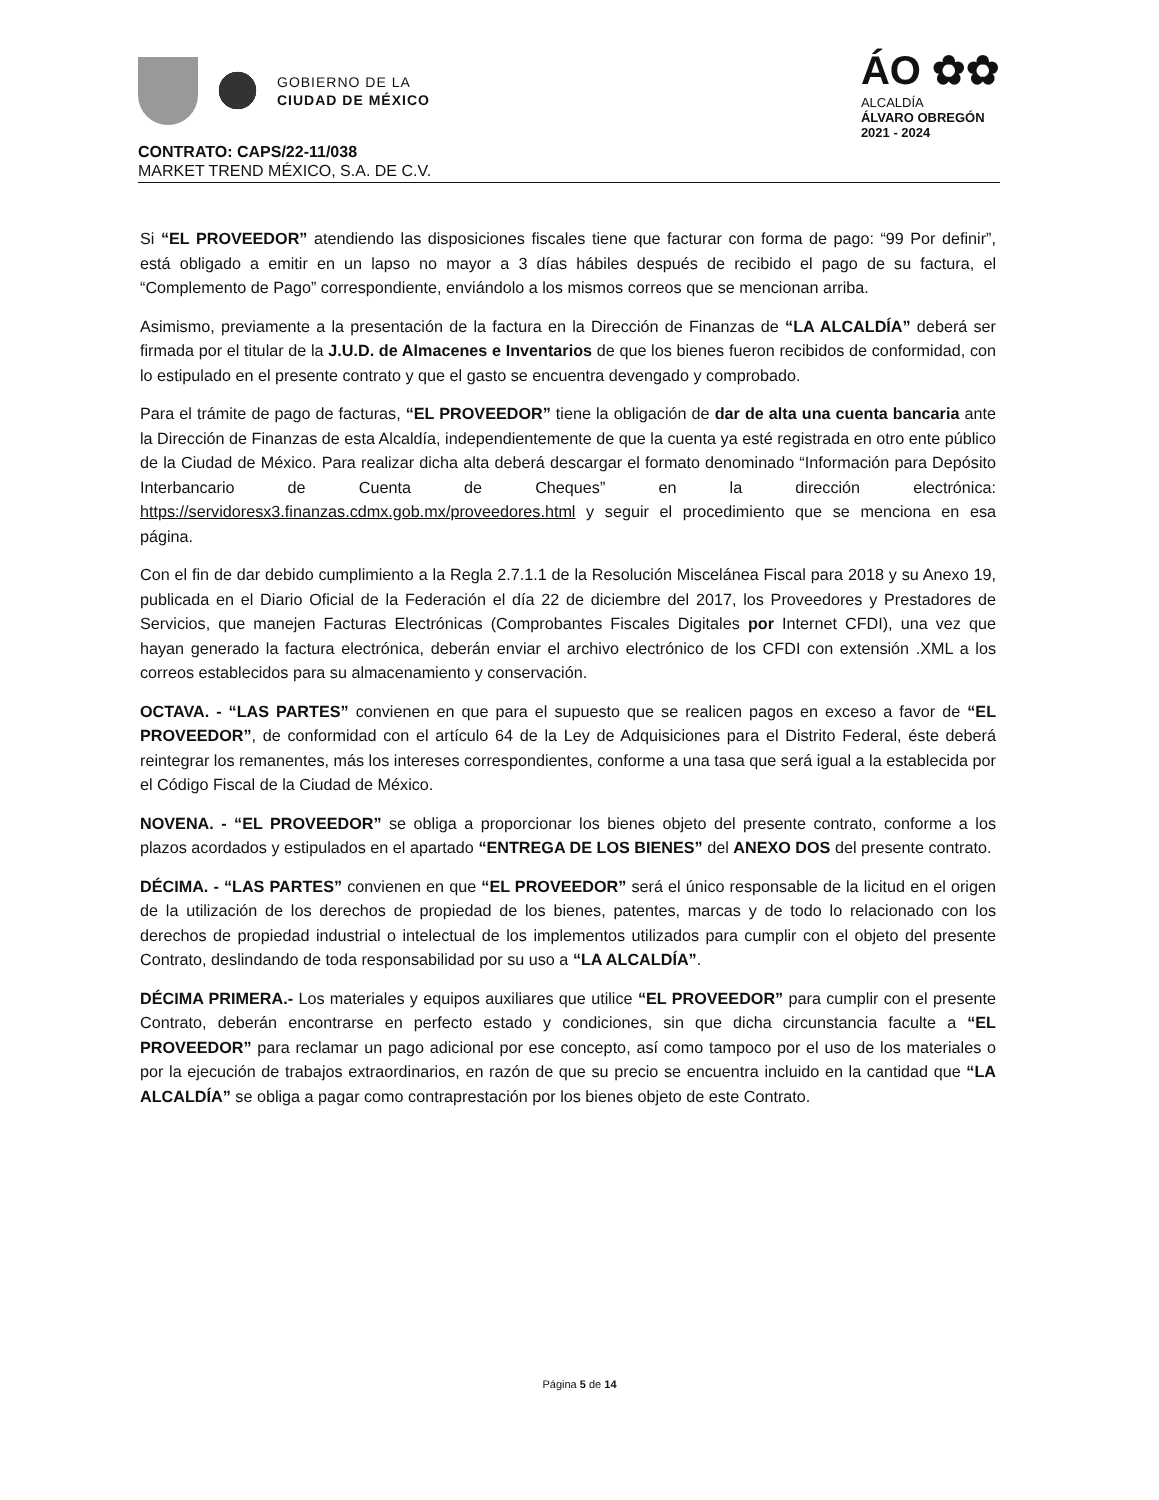GOBIERNO DE LA
CIUDAD DE MÉXICO
ÁO ✿✿
ALCALDÍA
ÁLVARO OBREGÓN
2021 - 2024
CONTRATO: CAPS/22-11/038
MARKET TREND MÉXICO, S.A. DE C.V.
Si “EL PROVEEDOR” atendiendo las disposiciones fiscales tiene que facturar con forma de pago: “99 Por definir”, está obligado a emitir en un lapso no mayor a 3 días hábiles después de recibido el pago de su factura, el “Complemento de Pago” correspondiente, enviándolo a los mismos correos que se mencionan arriba.
Asimismo, previamente a la presentación de la factura en la Dirección de Finanzas de “LA ALCALDÍA” deberá ser firmada por el titular de la J.U.D. de Almacenes e Inventarios de que los bienes fueron recibidos de conformidad, con lo estipulado en el presente contrato y que el gasto se encuentra devengado y comprobado.
Para el trámite de pago de facturas, “EL PROVEEDOR” tiene la obligación de dar de alta una cuenta bancaria ante la Dirección de Finanzas de esta Alcaldía, independientemente de que la cuenta ya esté registrada en otro ente público de la Ciudad de México. Para realizar dicha alta deberá descargar el formato denominado “Información para Depósito Interbancario de Cuenta de Cheques” en la dirección electrónica: https://servidoresx3.finanzas.cdmx.gob.mx/proveedores.html y seguir el procedimiento que se menciona en esa página.
Con el fin de dar debido cumplimiento a la Regla 2.7.1.1 de la Resolución Miscelánea Fiscal para 2018 y su Anexo 19, publicada en el Diario Oficial de la Federación el día 22 de diciembre del 2017, los Proveedores y Prestadores de Servicios, que manejen Facturas Electrónicas (Comprobantes Fiscales Digitales por Internet CFDI), una vez que hayan generado la factura electrónica, deberán enviar el archivo electrónico de los CFDI con extensión .XML a los correos establecidos para su almacenamiento y conservación.
OCTAVA. - “LAS PARTES” convienen en que para el supuesto que se realicen pagos en exceso a favor de “EL PROVEEDOR”, de conformidad con el artículo 64 de la Ley de Adquisiciones para el Distrito Federal, éste deberá reintegrar los remanentes, más los intereses correspondientes, conforme a una tasa que será igual a la establecida por el Código Fiscal de la Ciudad de México.
NOVENA. - “EL PROVEEDOR” se obliga a proporcionar los bienes objeto del presente contrato, conforme a los plazos acordados y estipulados en el apartado “ENTREGA DE LOS BIENES” del ANEXO DOS del presente contrato.
DÉCIMA. - “LAS PARTES” convienen en que “EL PROVEEDOR” será el único responsable de la licitud en el origen de la utilización de los derechos de propiedad de los bienes, patentes, marcas y de todo lo relacionado con los derechos de propiedad industrial o intelectual de los implementos utilizados para cumplir con el objeto del presente Contrato, deslindando de toda responsabilidad por su uso a “LA ALCALDÍA”.
DÉCIMA PRIMERA.- Los materiales y equipos auxiliares que utilice “EL PROVEEDOR” para cumplir con el presente Contrato, deberán encontrarse en perfecto estado y condiciones, sin que dicha circunstancia faculte a “EL PROVEEDOR” para reclamar un pago adicional por ese concepto, así como tampoco por el uso de los materiales o por la ejecución de trabajos extraordinarios, en razón de que su precio se encuentra incluido en la cantidad que “LA ALCALDÍA” se obliga a pagar como contraprestación por los bienes objeto de este Contrato.
Página 5 de 14